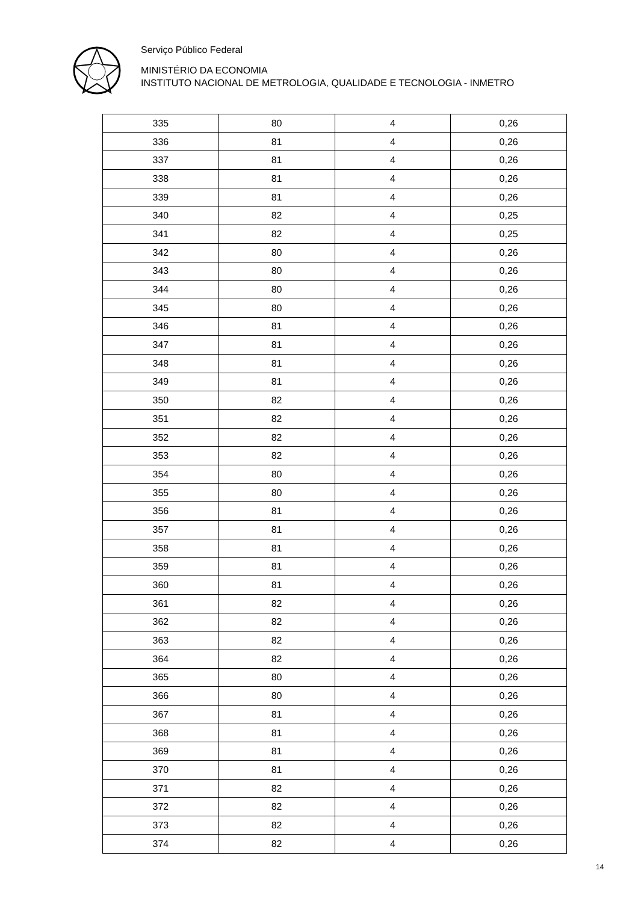Serviço Público Federal
MINISTÉRIO DA ECONOMIA
INSTITUTO NACIONAL DE METROLOGIA, QUALIDADE E TECNOLOGIA - INMETRO
| 335 | 80 | 4 | 0,26 |
| 336 | 81 | 4 | 0,26 |
| 337 | 81 | 4 | 0,26 |
| 338 | 81 | 4 | 0,26 |
| 339 | 81 | 4 | 0,26 |
| 340 | 82 | 4 | 0,25 |
| 341 | 82 | 4 | 0,25 |
| 342 | 80 | 4 | 0,26 |
| 343 | 80 | 4 | 0,26 |
| 344 | 80 | 4 | 0,26 |
| 345 | 80 | 4 | 0,26 |
| 346 | 81 | 4 | 0,26 |
| 347 | 81 | 4 | 0,26 |
| 348 | 81 | 4 | 0,26 |
| 349 | 81 | 4 | 0,26 |
| 350 | 82 | 4 | 0,26 |
| 351 | 82 | 4 | 0,26 |
| 352 | 82 | 4 | 0,26 |
| 353 | 82 | 4 | 0,26 |
| 354 | 80 | 4 | 0,26 |
| 355 | 80 | 4 | 0,26 |
| 356 | 81 | 4 | 0,26 |
| 357 | 81 | 4 | 0,26 |
| 358 | 81 | 4 | 0,26 |
| 359 | 81 | 4 | 0,26 |
| 360 | 81 | 4 | 0,26 |
| 361 | 82 | 4 | 0,26 |
| 362 | 82 | 4 | 0,26 |
| 363 | 82 | 4 | 0,26 |
| 364 | 82 | 4 | 0,26 |
| 365 | 80 | 4 | 0,26 |
| 366 | 80 | 4 | 0,26 |
| 367 | 81 | 4 | 0,26 |
| 368 | 81 | 4 | 0,26 |
| 369 | 81 | 4 | 0,26 |
| 370 | 81 | 4 | 0,26 |
| 371 | 82 | 4 | 0,26 |
| 372 | 82 | 4 | 0,26 |
| 373 | 82 | 4 | 0,26 |
| 374 | 82 | 4 | 0,26 |
14